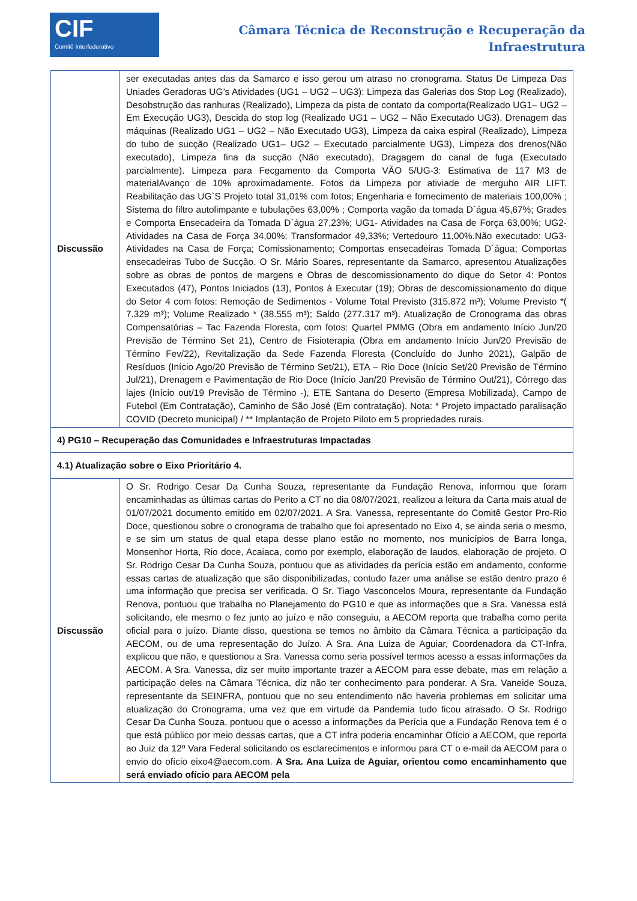CIF
Comitê Interfederativo
Câmara Técnica de Reconstrução e Recuperação da
Infraestrutura
| Discussão | ser executadas antes das da Samarco e isso gerou um atraso no cronograma. Status De Limpeza Das Uniades Geradoras UG’s Atividades (UG1 – UG2 – UG3): Limpeza das Galerias dos Stop Log (Realizado), Desobstrução das ranhuras (Realizado), Limpeza da pista de contato da comporta(Realizado UG1– UG2 – Em Execução UG3), Descida do stop log (Realizado UG1 – UG2 – Não Executado UG3), Drenagem das máquinas (Realizado UG1 – UG2 – Não Executado UG3), Limpeza da caixa espiral (Realizado), Limpeza do tubo de sucção (Realizado UG1– UG2 – Executado parcialmente UG3), Limpeza dos drenos(Não executado), Limpeza fina da sucção (Não executado), Dragagem do canal de fuga (Executado parcialmente). Limpeza para Fecgamento da Comporta VÃO 5/UG-3: Estimativa de 117 M3 de materialAvanço de 10% aproximadamente. Fotos da Limpeza por ativiade de merguho AIR LIFT. Reabilitação das UG`S Projeto total 31,01% com fotos; Engenharia e fornecimento de materiais 100,00% ; Sistema do filtro autolimpante e tubulações 63,00% ; Comporta vagão da tomada D`água 45,67%; Grades e Comporta Ensecadeira da Tomada D`água 27,23%; UG1- Atividades na Casa de Força 63,00%; UG2- Atividades na Casa de Força 34,00%; Transformador 49,33%; Vertedouro 11,00%.Não executado: UG3- Atividades na Casa de Força; Comissionamento; Comportas ensecadeiras Tomada D`água; Comportas ensecadeiras Tubo de Sucção. O Sr. Mário Soares, representante da Samarco, apresentou Atualizações sobre as obras de pontos de margens e Obras de descomissionamento do dique do Setor 4: Pontos Executados (47), Pontos Iniciados (13), Pontos à Executar (19); Obras de descomissionamento do dique do Setor 4 com fotos: Remoção de Sedimentos - Volume Total Previsto (315.872 m³); Volume Previsto *( 7.329 m³); Volume Realizado * (38.555 m³); Saldo (277.317 m³). Atualização de Cronograma das obras Compensatórias – Tac Fazenda Floresta, com fotos: Quartel PMMG (Obra em andamento Início Jun/20 Previsão de Término Set 21), Centro de Fisioterapia (Obra em andamento Início Jun/20 Previsão de Término Fev/22), Revitalização da Sede Fazenda Floresta (Concluído do Junho 2021), Galpão de Resíduos (Início Ago/20 Previsão de Término Set/21), ETA – Rio Doce (Início Set/20 Previsão de Término Jul/21), Drenagem e Pavimentação de Rio Doce (Início Jan/20 Previsão de Término Out/21), Córrego das lajes (Início out/19 Previsão de Término -), ETE Santana do Deserto (Empresa Mobilizada), Campo de Futebol (Em Contratação), Caminho de São José (Em contratação). Nota: * Projeto impactado paralisação COVID (Decreto municipal) / ** Implantação de Projeto Piloto em 5 propriedades rurais. |
| 4) PG10 – Recuperação das Comunidades e Infraestruturas Impactadas | |
| 4.1) Atualização sobre o Eixo Prioritário 4. | |
| Discussão | O Sr. Rodrigo Cesar Da Cunha Souza, representante da Fundação Renova, informou que foram encaminhadas as últimas cartas do Perito a CT no dia 08/07/2021, realizou a leitura da Carta mais atual de 01/07/2021 documento emitido em 02/07/2021. A Sra. Vanessa, representante do Comitê Gestor Pro-Rio Doce, questionou sobre o cronograma de trabalho que foi apresentado no Eixo 4, se ainda seria o mesmo, e se sim um status de qual etapa desse plano estão no momento, nos municípios de Barra longa, Monsenhor Horta, Rio doce, Acaiaca, como por exemplo, elaboração de laudos, elaboração de projeto. O Sr. Rodrigo Cesar Da Cunha Souza, pontuou que as atividades da perícia estão em andamento, conforme essas cartas de atualização que são disponibilizadas, contudo fazer uma análise se estão dentro prazo é uma informação que precisa ser verificada. O Sr. Tiago Vasconcelos Moura, representante da Fundação Renova, pontuou que trabalha no Planejamento do PG10 e que as informações que a Sra. Vanessa está solicitando, ele mesmo o fez junto ao juízo e não conseguiu, a AECOM reporta que trabalha como perita oficial para o juízo. Diante disso, questiona se temos no âmbito da Câmara Técnica a participação da AECOM, ou de uma representação do Juízo. A Sra. Ana Luiza de Aguiar, Coordenadora da CT-Infra, explicou que não, e questionou a Sra. Vanessa como seria possível termos acesso a essas informações da AECOM. A Sra. Vanessa, diz ser muito importante trazer a AECOM para esse debate, mas em relação a participação deles na Câmara Técnica, diz não ter conhecimento para ponderar. A Sra. Vaneide Souza, representante da SEINFRA, pontuou que no seu entendimento não haveria problemas em solicitar uma atualização do Cronograma, uma vez que em virtude da Pandemia tudo ficou atrasado. O Sr. Rodrigo Cesar Da Cunha Souza, pontuou que o acesso a informações da Perícia que a Fundação Renova tem é o que está público por meio dessas cartas, que a CT infra poderia encaminhar Ofício a AECOM, que reporta ao Juiz da 12º Vara Federal solicitando os esclarecimentos e informou para CT o e-mail da AECOM para o envio do ofício eixo4@aecom.com. A Sra. Ana Luiza de Aguiar, orientou como encaminhamento que será enviado ofício para AECOM pela |